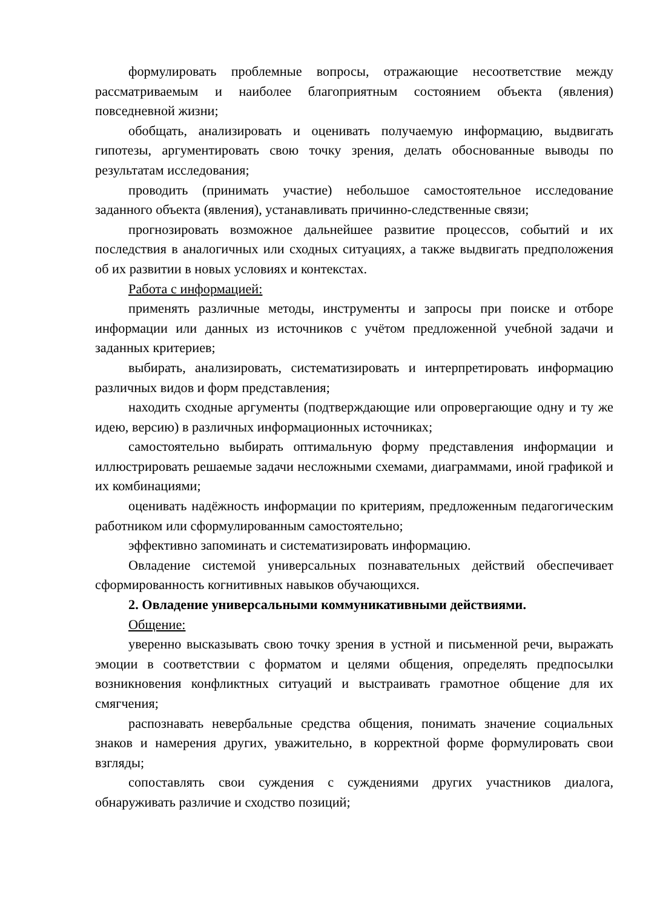формулировать проблемные вопросы, отражающие несоответствие между рассматриваемым и наиболее благоприятным состоянием объекта (явления) повседневной жизни;
обобщать, анализировать и оценивать получаемую информацию, выдвигать гипотезы, аргументировать свою точку зрения, делать обоснованные выводы по результатам исследования;
проводить (принимать участие) небольшое самостоятельное исследование заданного объекта (явления), устанавливать причинно-следственные связи;
прогнозировать возможное дальнейшее развитие процессов, событий и их последствия в аналогичных или сходных ситуациях, а также выдвигать предположения об их развитии в новых условиях и контекстах.
Работа с информацией:
применять различные методы, инструменты и запросы при поиске и отборе информации или данных из источников с учётом предложенной учебной задачи и заданных критериев;
выбирать, анализировать, систематизировать и интерпретировать информацию различных видов и форм представления;
находить сходные аргументы (подтверждающие или опровергающие одну и ту же идею, версию) в различных информационных источниках;
самостоятельно выбирать оптимальную форму представления информации и иллюстрировать решаемые задачи несложными схемами, диаграммами, иной графикой и их комбинациями;
оценивать надёжность информации по критериям, предложенным педагогическим работником или сформулированным самостоятельно;
эффективно запоминать и систематизировать информацию.
Овладение системой универсальных познавательных действий обеспечивает сформированность когнитивных навыков обучающихся.
2. Овладение универсальными коммуникативными действиями.
Общение:
уверенно высказывать свою точку зрения в устной и письменной речи, выражать эмоции в соответствии с форматом и целями общения, определять предпосылки возникновения конфликтных ситуаций и выстраивать грамотное общение для их смягчения;
распознавать невербальные средства общения, понимать значение социальных знаков и намерения других, уважительно, в корректной форме формулировать свои взгляды;
сопоставлять свои суждения с суждениями других участников диалога, обнаруживать различие и сходство позиций;